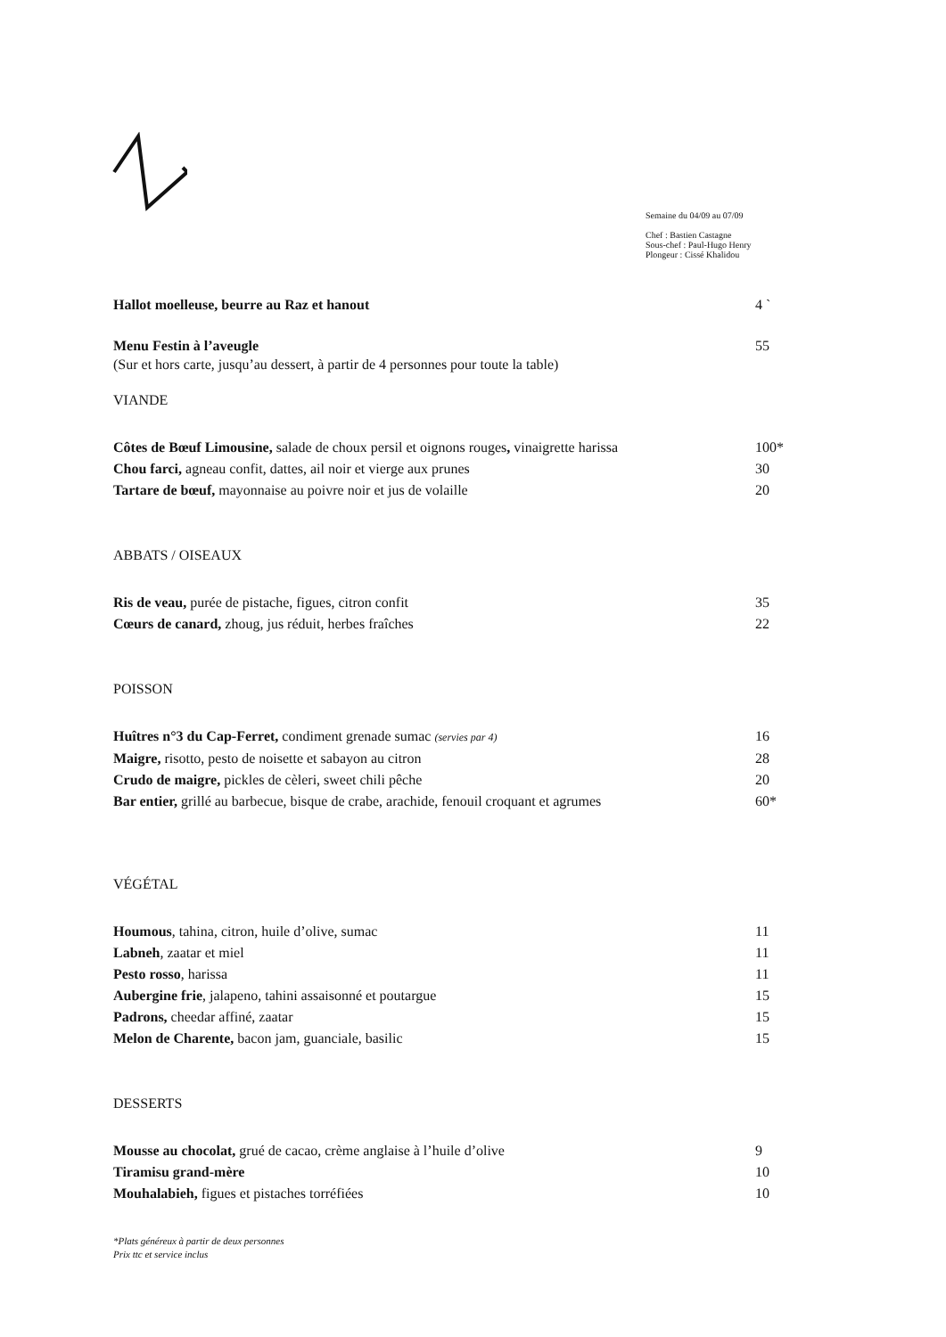Semaine du 04/09 au 07/09
Chef : Bastien Castagne
Sous-chef : Paul-Hugo Henry
Plongeur : Cissé Khalidou
Hallot moelleuse, beurre au Raz et hanout 4 `
Menu Festin à l’aveugle 55
(Sur et hors carte, jusqu’au dessert, à partir de 4 personnes pour toute la table)
VIANDE
Côtes de Bœuf Limousine, salade de choux persil et oignons rouges, vinaigrette harissa 100*
Chou farci, agneau confit, dattes, ail noir et vierge aux prunes 30
Tartare de bœuf, mayonnaise au poivre noir et jus de volaille 20
ABBATS / OISEAUX
Ris de veau, purée de pistache, figues, citron confit 35
Cœurs de canard, zhoug, jus réduit, herbes fraîches 22
POISSON
Huîtres n°3 du Cap-Ferret, condiment grenade sumac (servies par 4) 16
Maigre, risotto, pesto de noisette et sabayon au citron 28
Crudo de maigre, pickles de cèleri, sweet chili pêche 20
Bar entier, grillé au barbecue, bisque de crabe, arachide, fenouil croquant et agrumes 60*
VÉGÉTAL
Houmous, tahina, citron, huile d’olive, sumac 11
Labneh, zaatar et miel 11
Pesto rosso, harissa 11
Aubergine frie, jalapeno, tahini assaisonné et poutargue 15
Padrons, cheedar affiné, zaatar 15
Melon de Charente, bacon jam, guanciale, basilic 15
DESSERTS
Mousse au chocolat, grué de cacao, crème anglaise à l’huile d’olive 9
Tiramisu grand-mère 10
Mouhalabieh, figues et pistaches torréfiées 10
*Plats généreux à partir de deux personnes
Prix ttc et service inclus